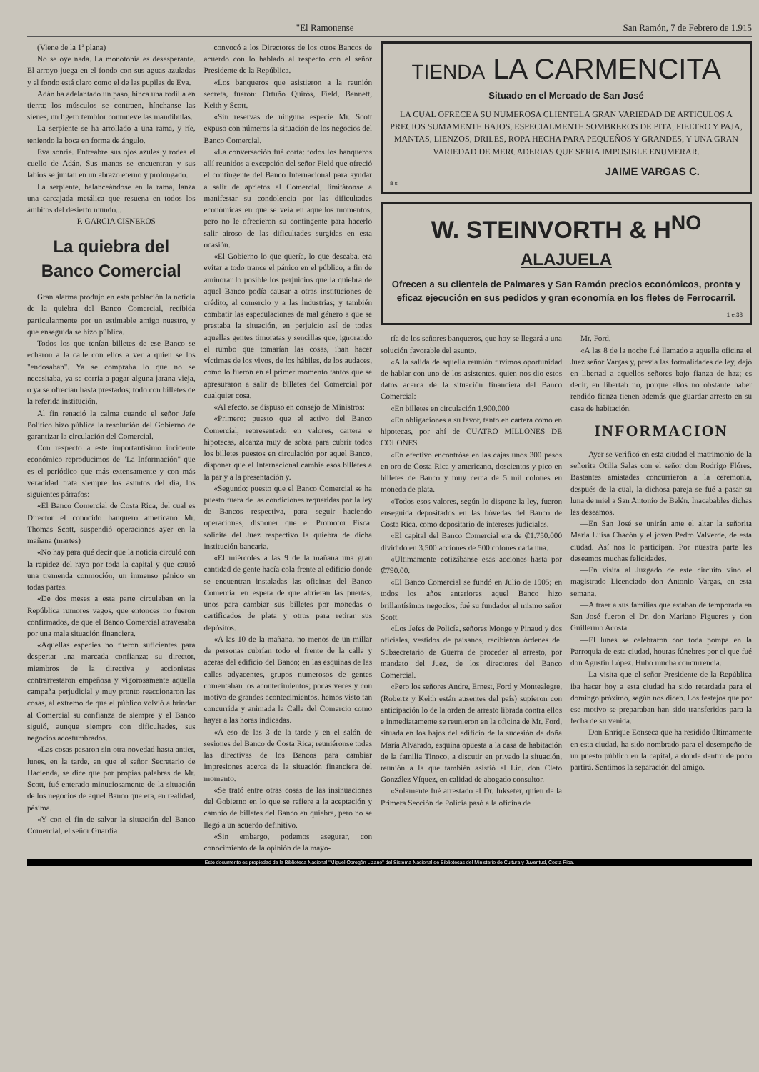"El Ramonense San Ramón, 7 de Febrero de 1.915
(Viene de la 1ª plana)
No se oye nada. La monotonía es desesperante. El arroyo juega en el fondo con sus aguas azuladas y el fondo está claro como el de las pupilas de Eva.
Adán ha adelantado un paso, hinca una rodilla en tierra: los músculos se contraen, hínchanse las sienes, un ligero temblor conmueve las mandíbulas.
La serpiente se ha arrollado a una rama, y ríe, teniendo la boca en forma de ángulo.
Eva sonríe. Entreabre sus ojos azules y rodea el cuello de Adán. Sus manos se encuentran y sus labios se juntan en un abrazo eterno y prolongado...
La serpiente, balanceándose en la rama, lanza una carcajada metálica que resuena en todos los ámbitos del desierto mundo...
F. GARCIA CISNEROS
La quiebra del Banco Comercial
Gran alarma produjo en esta población la noticia de la quiebra del Banco Comercial, recibida particularmente por un estimable amigo nuestro, y que enseguida se hizo pública.
Todos los que tenían billetes de ese Banco se echaron a la calle con ellos a ver a quien se los "endosaban". Ya se compraba lo que no se necesitaba, ya se corría a pagar alguna jarana vieja, o ya se ofrecían hasta prestados; todo con billetes de la referida institución.
Al fin renació la calma cuando el señor Jefe Político hizo pública la resolución del Gobierno de garantizar la circulación del Comercial.
Con respecto a este importantísimo incidente económico reproducimos de "La Información" que es el periódico que más extensamente y con más veracidad trata siempre los asuntos del día, los siguientes párrafos:
«El Banco Comercial de Costa Rica, del cual es Director el conocido banquero americano Mr. Thomas Scott, suspendió operaciones ayer en la mañana (martes)
«No hay para qué decir que la noticia circuló con la rapidez del rayo por toda la capital y que causó una tremenda conmoción, un inmenso pánico en todas partes.
«De dos meses a esta parte circulaban en la República rumores vagos, que entonces no fueron confirmados, de que el Banco Comercial atravesaba por una mala situación financiera.
«Aquellas especies no fueron suficientes para despertar una marcada confianza: su director, miembros de la directiva y accionistas contrarrestaron empeñosa y vigorosamente aquella campaña perjudicial y muy pronto reaccionaron las cosas, al extremo de que el público volvió a brindar al Comercial su confianza de siempre y el Banco siguió, aunque siempre con dificultades, sus negocios acostumbrados.
«Las cosas pasaron sin otra novedad hasta antier, lunes, en la tarde, en que el señor Secretario de Hacienda, se dice que por propias palabras de Mr. Scott, fué enterado minuciosamente de la situación de los negocios de aquel Banco que era, en realidad, pésima.
«Y con el fin de salvar la situación del Banco Comercial, el señor Guardia
convocó a los Directores de los otros Bancos de acuerdo con lo hablado al respecto con el señor Presidente de la República.
«Los banqueros que asistieron a la reunión secreta, fueron: Ortuño Quirós, Field, Bennett, Keith y Scott.
«Sin reservas de ninguna especie Mr. Scott expuso con números la situación de los negocios del Banco Comercial.
«La conversación fué corta: todos los banqueros allí reunidos a excepción del señor Field que ofreció el contingente del Banco Internacional para ayudar a salir de aprietos al Comercial, limitáronse a manifestar su condolencia por las dificultades económicas en que se veía en aquellos momentos, pero no le ofrecieron su contingente para hacerlo salir airoso de las dificultades surgidas en esta ocasión.
«El Gobierno lo que quería, lo que deseaba, era evitar a todo trance el pánico en el público, a fin de aminorar lo posible los perjuicios que la quiebra de aquel Banco podía causar a otras instituciones de crédito, al comercio y a las industrias; y también combatir las especulaciones de mal género a que se prestaba la situación, en perjuicio así de todas aquellas gentes timoratas y sencillas que, ignorando el rumbo que tomarían las cosas, iban hacer víctimas de los vivos, de los hábiles, de los audaces, como lo fueron en el primer momento tantos que se apresuraron a salir de billetes del Comercial por cualquier cosa.
«Al efecto, se dispuso en consejo de Ministros:
«Primero: puesto que el activo del Banco Comercial, representado en valores, cartera e hipotecas, alcanza muy de sobra para cubrir todos los billetes puestos en circulación por aquel Banco, disponer que el Internacional cambie esos billetes a la par y a la presentación y.
«Segundo: puesto que el Banco Comercial se ha puesto fuera de las condiciones requeridas por la ley de Bancos respectiva, para seguir haciendo operaciones, disponer que el Promotor Fiscal solicite del Juez respectivo la quiebra de dicha institución bancaria.
«El miércoles a las 9 de la mañana una gran cantidad de gente hacía cola frente al edificio donde se encuentran instaladas las oficinas del Banco Comercial en espera de que abrieran las puertas, unos para cambiar sus billetes por monedas o certificados de plata y otros para retirar sus depósitos.
«A las 10 de la mañana, no menos de un millar de personas cubrían todo el frente de la calle y aceras del edificio del Banco; en las esquinas de las calles adyacentes, grupos numerosos de gentes comentaban los acontecimientos; pocas veces y con motivo de grandes acontecimientos, hemos visto tan concurrida y animada la Calle del Comercio como hayer a las horas indicadas.
«A eso de las 3 de la tarde y en el salón de sesiones del Banco de Costa Rica; reuniéronse todas las directivas de los Bancos para cambiar impresiones acerca de la situación financiera del momento.
«Se trató entre otras cosas de las insinuaciones del Gobierno en lo que se refiere a la aceptación y cambio de billetes del Banco en quiebra, pero no se llegó a un acuerdo definitivo.
«Sin embargo, podemos asegurar, con conocimiento de la opinión de la mayo-
TIENDA LA CARMENCITA
Situado en el Mercado de San José
LA CUAL OFRECE A SU NUMEROSA CLIENTELA GRAN VARIEDAD DE ARTICULOS A PRECIOS SUMAMENTE BAJOS, ESPECIALMENTE SOMBREROS DE PITA, FIELTRO Y PAJA, MANTAS, LIENZOS, DRILES, ROPA HECHA PARA PEQUEÑOS Y GRANDES, Y UNA GRAN VARIEDAD DE MERCADERIAS QUE SERIA IMPOSIBLE ENUMERAR.
JAIME VARGAS C.
8 s
W. STEINVORTH & H<sup>NO</sup>
ALAJUELA
Ofrecen a su clientela de Palmares y San Ramón precios económicos, pronta y eficaz ejecución en sus pedidos y gran economía en los fletes de Ferrocarril.
1 e.33
ría de los señores banqueros, que hoy se llegará a una solución favorable del asunto.
«A la salida de aquella reunión tuvimos oportunidad de hablar con uno de los asistentes, quien nos dio estos datos acerca de la situación financiera del Banco Comercial:
«En billetes en circulación 1.900.000
«En obligaciones a su favor, tanto en cartera como en hipotecas, por ahí de CUATRO MILLONES DE COLONES
«En efectivo encontróse en las cajas unos 300 pesos en oro de Costa Rica y americano, doscientos y pico en billetes de Banco y muy cerca de 5 mil colones en moneda de plata.
«Todos esos valores, según lo dispone la ley, fueron enseguida depositados en las bóvedas del Banco de Costa Rica, como depositario de intereses judiciales.
«El capital del Banco Comercial era de ₡1.750.000 dividido en 3.500 acciones de 500 colones cada una.
«Ultimamente cotizábanse esas acciones hasta por ₡790.00.
«El Banco Comercial se fundó en Julio de 1905; en todos los años anteriores aquel Banco hizo brillantísimos negocios; fué su fundador el mismo señor Scott.
«Los Jefes de Policía, señores Monge y Pinaud y dos oficiales, vestidos de paisanos, recibieron órdenes del Subsecretario de Guerra de proceder al arresto, por mandato del Juez, de los directores del Banco Comercial.
«Pero los señores Andre, Ernest, Ford y Montealegre, (Robertz y Keith están ausentes del país) supieron con anticipación lo de la orden de arresto librada contra ellos e inmediatamente se reunieron en la oficina de Mr. Ford, situada en los bajos del edificio de la sucesión de doña María Alvarado, esquina opuesta a la casa de habitación de la familia Tinoco, a discutir en privado la situación, reunión a la que también asistió el Lic. don Cleto González Víquez, en calidad de abogado consultor.
«Solamente fué arrestado el Dr. Inkseter, quien de la Primera Sección de Policía pasó a la oficina de
Mr. Ford.
«A las 8 de la noche fué llamado a aquella oficina el Juez señor Vargas y, previa las formalidades de ley, dejó en libertad a aquellos señores bajo fianza de haz; es decir, en libertab no, porque ellos no obstante haber rendido fianza tienen además que guardar arresto en su casa de habitación.
INFORMACION
—Ayer se verificó en esta ciudad el matrimonio de la señorita Otilia Salas con el señor don Rodrigo Flóres. Bastantes amistades concurrieron a la ceremonia, después de la cual, la dichosa pareja se fué a pasar su luna de miel a San Antonio de Belén. Inacabables dichas les deseamos.
—En San José se unirán ante el altar la señorita María Luisa Chacón y el joven Pedro Valverde, de esta ciudad. Así nos lo participan. Por nuestra parte les deseamos muchas felicidades.
—En visita al Juzgado de este circuito vino el magistrado Licenciado don Antonio Vargas, en esta semana.
—A traer a sus familias que estaban de temporada en San José fueron el Dr. don Mariano Figueres y don Guillermo Acosta.
—El lunes se celebraron con toda pompa en la Parroquia de esta ciudad, houras fúnebres por el que fué don Agustín López. Hubo mucha concurrencia.
—La visita que el señor Presidente de la República iba hacer hoy a esta ciudad ha sido retardada para el domingo próximo, según nos dicen. Los festejos que por ese motivo se preparaban han sido transferidos para la fecha de su venida.
—Don Enrique Eonseca que ha residido últimamente en esta ciudad, ha sido nombrado para el desempeño de un puesto público en la capital, a donde dentro de poco partirá. Sentimos la separación del amigo.
Este documento es propiedad de la Biblioteca Nacional "Miguel Obregón Lizano" del Sistema Nacional de Bibliotecas del Ministerio de Cultura y Juventud, Costa Rica.